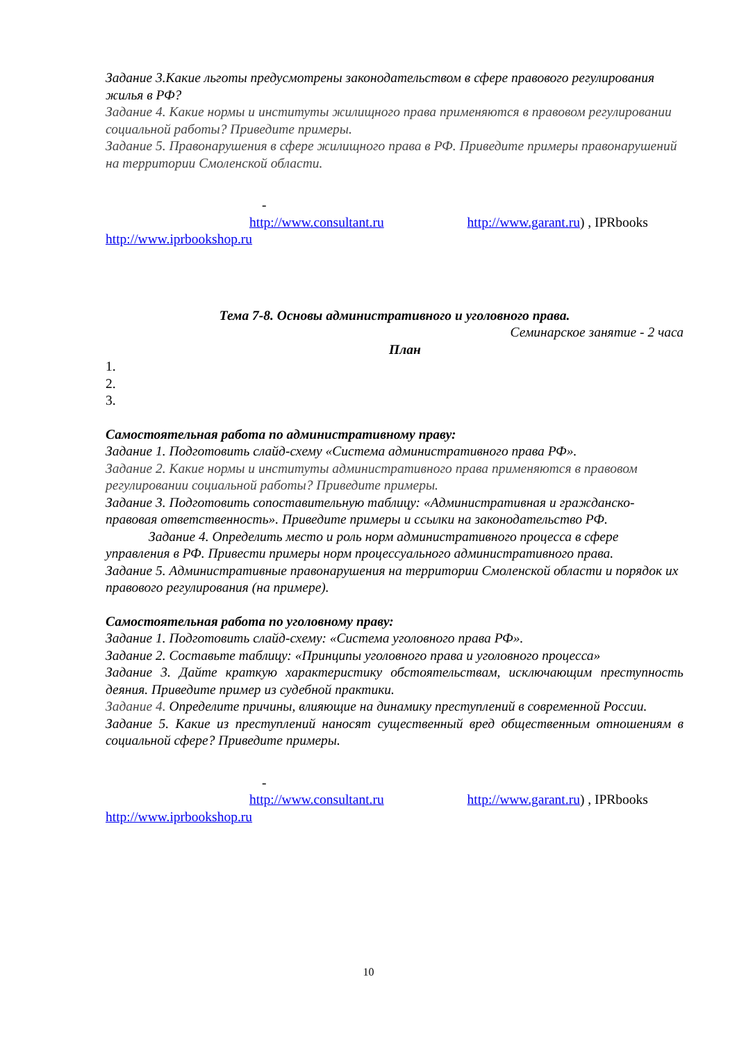Задание 3.Какие льготы предусмотрены законодательством в сфере правового регулирования жилья в РФ?
Задание 4. Какие нормы и институты жилищного права применяются в правовом регулировании социальной работы? Приведите примеры.
Задание 5. Правонарушения в сфере жилищного права в РФ. Приведите примеры правонарушений на территории Смоленской области.
-
http://www.consultant.ru http://www.garant.ru) , IPRbooks
http://www.iprbookshop.ru
Тема 7-8. Основы административного и уголовного права.
Семинарское занятие - 2 часа
План
1.
2.
3.
Самостоятельная работа по административному праву:
Задание 1. Подготовить слайд-схему «Система административного права РФ».
Задание 2. Какие нормы и институты административного права применяются в правовом регулировании социальной работы? Приведите примеры.
Задание 3. Подготовить сопоставительную таблицу: «Административная и гражданско-правовая ответственность». Приведите примеры и ссылки на законодательство РФ.
Задание 4. Определить место и роль норм административного процесса в сфере управления в РФ. Привести примеры норм процессуального административного права.
Задание 5. Административные правонарушения на территории Смоленской области и порядок их правового регулирования (на примере).
Самостоятельная работа по уголовному праву:
Задание 1. Подготовить слайд-схему: «Система уголовного права РФ».
Задание 2. Составьте таблицу: «Принципы уголовного права и уголовного процесса»
Задание 3. Дайте краткую характеристику обстоятельствам, исключающим преступность деяния. Приведите пример из судебной практики.
Задание 4. Определите причины, влияющие на динамику преступлений в современной России.
Задание 5. Какие из преступлений наносят существенный вред общественным отношениям в социальной сфере? Приведите примеры.
-
http://www.consultant.ru http://www.garant.ru) , IPRbooks
http://www.iprbookshop.ru
10